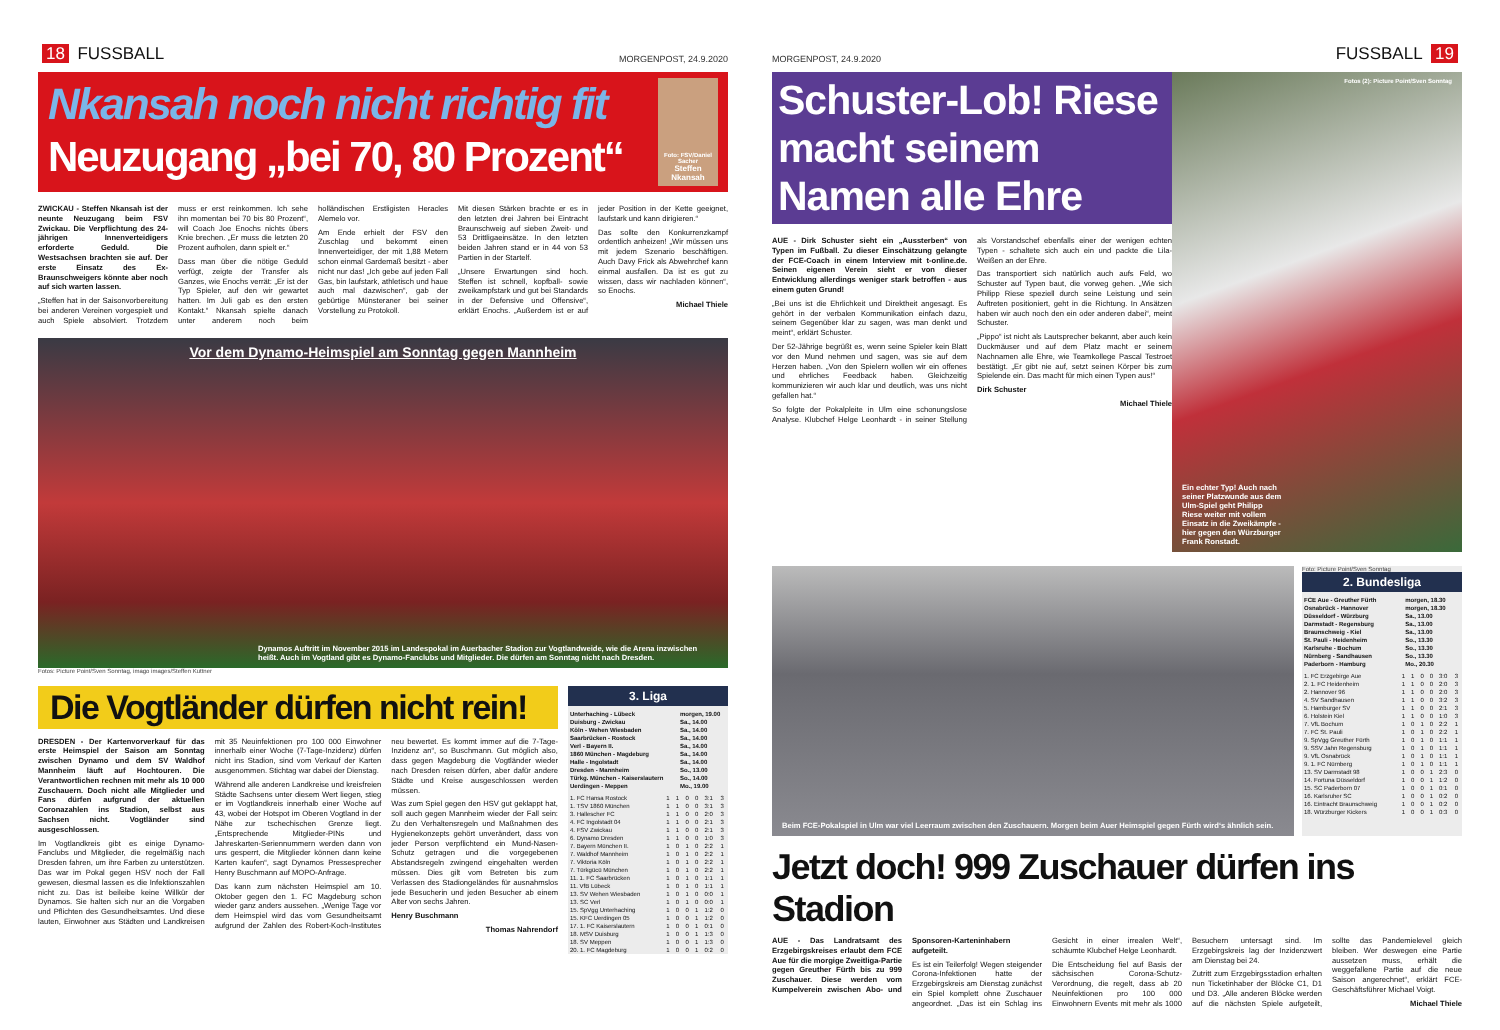18 FUSSBALL
MORGENPOST, 24.9.2020
Nkansah noch nicht richtig fit
Neuzugang „bei 70, 80 Prozent“
Foto: FSV/Daniel Sacher
Steffen Nkansah
ZWICKAU - Steffen Nkansah ist der neunte Neuzugang beim FSV Zwickau. Die Verpflichtung des 24-jährigen Innenverteidigers erforderte Geduld. Die Westsachsen brachten sie auf. Der erste Einsatz des Ex-Braunschweigers könnte aber noch auf sich warten lassen.
„Steffen hat in der Saisonvorbereitung bei anderen Vereinen vorgespielt und auch Spiele absolviert. Trotzdem muss er erst reinkommen. Ich sehe ihn momentan bei 70 bis 80 Prozent“, will Coach Joe Enochs nichts übers Knie brechen. „Er muss die letzten 20 Prozent aufholen, dann spielt er.“
Dass man über die nötige Geduld verfügt, zeigte der Transfer als Ganzes, wie Enochs verrät: „Er ist der Typ Spieler, auf den wir gewartet hatten. Im Juli gab es den ersten Kontakt.“ Nkansah spielte danach unter anderem noch beim holländischen Erstligisten Heracles Alemelo vor.
Am Ende erhielt der FSV den Zuschlag und bekommt einen Innenverteidiger, der mit 1,88 Metern schon einmal Gardemaß besitzt - aber nicht nur das! „Ich gebe auf jeden Fall Gas, bin laufstark, athletisch und haue auch mal dazwischen“, gab der gebürtige Münsteraner bei seiner Vorstellung zu Protokoll.
Mit diesen Stärken brachte er es in den letzten drei Jahren bei Eintracht Braunschweig auf sieben Zweit- und 53 Drittligaeinsätze. In den letzten beiden Jahren stand er in 44 von 53 Partien in der Startelf.
„Unsere Erwartungen sind hoch. Steffen ist schnell, kopfball- sowie zweikampfstark und gut bei Standards in der Defensive und Offensive“, erklärt Enochs. „Außerdem ist er auf jeder Position in der Kette geeignet, laufstark und kann dirigieren.“
Das sollte den Konkurrenzkampf ordentlich anheizen! „Wir müssen uns mit jedem Szenario beschäftigen. Auch Davy Frick als Abwehrchef kann einmal ausfallen. Da ist es gut zu wissen, dass wir nachladen können“, so Enochs.
Michael Thiele
Vor dem Dynamo-Heimspiel am Sonntag gegen Mannheim
Dynamos Auftritt im November 2015 im Landespokal im Auerbacher Stadion zur Vogtlandweide, wie die Arena inzwischen heißt. Auch im Vogtland gibt es Dynamo-Fanclubs und Mitglieder. Die dürfen am Sonntag nicht nach Dresden.
Fotos: Picture Point/Sven Sonntag, imago images/Steffen Kuttner
Die Vogtländer dürfen nicht rein!
DRESDEN - Der Kartenvorverkauf für das erste Heimspiel der Saison am Sonntag zwischen Dynamo und dem SV Waldhof Mannheim läuft auf Hochtouren. Die Verantwortlichen rechnen mit mehr als 10 000 Zuschauern. Doch nicht alle Mitglieder und Fans dürfen aufgrund der aktuellen Coronazahlen ins Stadion, selbst aus Sachsen nicht. Vogtländer sind ausgeschlossen.
Im Vogtlandkreis gibt es einige Dynamo-Fanclubs und Mitglieder, die regelmäßig nach Dresden fahren, um ihre Farben zu unterstützen. Das war im Pokal gegen HSV noch der Fall gewesen, diesmal lassen es die Infektionszahlen nicht zu. Das ist beileibe keine Willkür der Dynamos. Sie halten sich nur an die Vorgaben und Pflichten des Gesundheitsamtes. Und diese lauten, Einwohner aus Städten und Landkreisen mit 35 Neuinfektionen pro 100 000 Einwohner innerhalb einer Woche (7-Tage-Inzidenz) dürfen nicht ins Stadion, sind vom Verkauf der Karten ausgenommen. Stichtag war dabei der Dienstag.
Während alle anderen Landkreise und kreisfreien Städte Sachsens unter diesem Wert liegen, stieg er im Vogtlandkreis innerhalb einer Woche auf 43, wobei der Hotspot im Oberen Vogtland in der Nähe zur tschechischen Grenze liegt. „Entsprechende Mitglieder-PINs und Jahreskarten-Seriennummern werden dann von uns gesperrt, die Mitglieder können dann keine Karten kaufen“, sagt Dynamos Pressesprecher Henry Buschmann auf MOPO-Anfrage.
Das kann zum nächsten Heimspiel am 10. Oktober gegen den 1. FC Magdeburg schon wieder ganz anders aussehen. „Wenige Tage vor dem Heimspiel wird das vom Gesundheitsamt aufgrund der Zahlen des Robert-Koch-Institutes neu bewertet. Es kommt immer auf die 7-Tage-Inzidenz an“, so Buschmann. Gut möglich also, dass gegen Magdeburg die Vogtländer wieder nach Dresden reisen dürfen, aber dafür andere Städte und Kreise ausgeschlossen werden müssen.
Was zum Spiel gegen den HSV gut geklappt hat, soll auch gegen Mannheim wieder der Fall sein: Zu den Verhaltensregeln und Maßnahmen des Hygienekonzepts gehört unverändert, dass von jeder Person verpflichtend ein Mund-Nasen-Schutz getragen und die vorgegebenen Abstandsregeln zwingend eingehalten werden müssen. Dies gilt vom Betreten bis zum Verlassen des Stadiongeländes für ausnahmslos jede Besucherin und jeden Besucher ab einem Alter von sechs Jahren.
Henry Buschmann
Thomas Nahrendorf
3. Liga
| Unterhaching - Lübeck | morgen, 19.00 |
| Duisburg - Zwickau | Sa., 14.00 |
| Köln - Wehen Wiesbaden | Sa., 14.00 |
| Saarbrücken - Rostock | Sa., 14.00 |
| Verl - Bayern II. | Sa., 14.00 |
| 1860 München - Magdeburg | Sa., 14.00 |
| Halle - Ingolstadt | Sa., 14.00 |
| Dresden - Mannheim | So., 13.00 |
| Türkg. München - Kaiserslautern | So., 14.00 |
| Uerdingen - Meppen | Mo., 19.00 |
| 1. FC Hansa Rostock | 1 | 1 | 0 | 0 | 3:1 | 3 |
| 1. TSV 1860 München | 1 | 1 | 0 | 0 | 3:1 | 3 |
| 3. Hallescher FC | 1 | 1 | 0 | 0 | 2:0 | 3 |
| 4. FC Ingolstadt 04 | 1 | 1 | 0 | 0 | 2:1 | 3 |
| 4. FSV Zwickau | 1 | 1 | 0 | 0 | 2:1 | 3 |
| 6. Dynamo Dresden | 1 | 1 | 0 | 0 | 1:0 | 3 |
| 7. Bayern München II. | 1 | 0 | 1 | 0 | 2:2 | 1 |
| 7. Waldhof Mannheim | 1 | 0 | 1 | 0 | 2:2 | 1 |
| 7. Viktoria Köln | 1 | 0 | 1 | 0 | 2:2 | 1 |
| 7. Türkgücü München | 1 | 0 | 1 | 0 | 2:2 | 1 |
| 11. 1. FC Saarbrücken | 1 | 0 | 1 | 0 | 1:1 | 1 |
| 11. VfB Lübeck | 1 | 0 | 1 | 0 | 1:1 | 1 |
| 13. SV Wehen Wiesbaden | 1 | 0 | 1 | 0 | 0:0 | 1 |
| 13. SC Verl | 1 | 0 | 1 | 0 | 0:0 | 1 |
| 15. SpVgg Unterhaching | 1 | 0 | 0 | 1 | 1:2 | 0 |
| 15. KFC Uerdingen 05 | 1 | 0 | 0 | 1 | 1:2 | 0 |
| 17. 1. FC Kaiserslautern | 1 | 0 | 0 | 1 | 0:1 | 0 |
| 18. MSV Duisburg | 1 | 0 | 0 | 1 | 1:3 | 0 |
| 18. SV Meppen | 1 | 0 | 0 | 1 | 1:3 | 0 |
| 20. 1. FC Magdeburg | 1 | 0 | 0 | 1 | 0:2 | 0 |
MORGENPOST, 24.9.2020
FUSSBALL 19
Schuster-Lob! Riese macht seinem Namen alle Ehre
AUE - Dirk Schuster sieht ein „Aussterben“ von Typen im Fußball. Zu dieser Einschätzung gelangte der FCE-Coach in einem Interview mit t-online.de. Seinen eigenen Verein sieht er von dieser Entwicklung allerdings weniger stark betroffen - aus einem guten Grund!
„Bei uns ist die Ehrlichkeit und Direktheit angesagt. Es gehört in der verbalen Kommunikation einfach dazu, seinem Gegenüber klar zu sagen, was man denkt und meint“, erklärt Schuster.
Der 52-Jährige begrüßt es, wenn seine Spieler kein Blatt vor den Mund nehmen und sagen, was sie auf dem Herzen haben. „Von den Spielern wollen wir ein offenes und ehrliches Feedback haben. Gleichzeitig kommunizieren wir auch klar und deutlich, was uns nicht gefallen hat.“
So folgte der Pokalpleite in Ulm eine schonungslose Analyse. Klubchef Helge Leonhardt - in seiner Stellung als Vorstandschef ebenfalls einer der wenigen echten Typen - schaltete sich auch ein und packte die Lila-Weißen an der Ehre.
Das transportiert sich natürlich auch aufs Feld, wo Schuster auf Typen baut, die vorweg gehen. „Wie sich Philipp Riese speziell durch seine Leistung und sein Auftreten positioniert, geht in die Richtung. In Ansätzen haben wir auch noch den ein oder anderen dabei“, meint Schuster.
„Pippo“ ist nicht als Lautsprecher bekannt, aber auch kein Duckmäuser und auf dem Platz macht er seinem Nachnamen alle Ehre, wie Teamkollege Pascal Testroet bestätigt. „Er gibt nie auf, setzt seinen Körper bis zum Spielende ein. Das macht für mich einen Typen aus!“
Dirk Schuster
Michael Thiele
Fotos (2): Picture Point/Sven Sonntag
Ein echter Typ! Auch nach seiner Platzwunde aus dem Ulm-Spiel geht Philipp Riese weiter mit vollem Einsatz in die Zweikämpfe - hier gegen den Würzburger Frank Ronstadt.
Beim FCE-Pokalspiel in Ulm war viel Leerraum zwischen den Zuschauern. Morgen beim Auer Heimspiel gegen Fürth wird‘s ähnlich sein.
Foto: Picture Point/Sven Sonntag
2. Bundesliga
| FCE Aue - Greuther Fürth | morgen, 18.30 |
| Osnabrück - Hannover | morgen, 18.30 |
| Düsseldorf - Würzburg | Sa., 13.00 |
| Darmstadt - Regensburg | Sa., 13.00 |
| Braunschweig - Kiel | Sa., 13.00 |
| St. Pauli - Heidenheim | So., 13.30 |
| Karlsruhe - Bochum | So., 13.30 |
| Nürnberg - Sandhausen | So., 13.30 |
| Paderborn - Hamburg | Mo., 20.30 |
| 1. FC Erzgebirge Aue | 1 | 1 | 0 | 0 | 3:0 | 3 |
| 2. 1. FC Heidenheim | 1 | 1 | 0 | 0 | 2:0 | 3 |
| 2. Hannover 96 | 1 | 1 | 0 | 0 | 2:0 | 3 |
| 4. SV Sandhausen | 1 | 1 | 0 | 0 | 3:2 | 3 |
| 5. Hamburger SV | 1 | 1 | 0 | 0 | 2:1 | 3 |
| 6. Holstein Kiel | 1 | 1 | 0 | 0 | 1:0 | 3 |
| 7. VfL Bochum | 1 | 0 | 1 | 0 | 2:2 | 1 |
| 7. FC St. Pauli | 1 | 0 | 1 | 0 | 2:2 | 1 |
| 9. SpVgg Greuther Fürth | 1 | 0 | 1 | 0 | 1:1 | 1 |
| 9. SSV Jahn Regensburg | 1 | 0 | 1 | 0 | 1:1 | 1 |
| 9. VfL Osnabrück | 1 | 0 | 1 | 0 | 1:1 | 1 |
| 9. 1. FC Nürnberg | 1 | 0 | 1 | 0 | 1:1 | 1 |
| 13. SV Darmstadt 98 | 1 | 0 | 0 | 1 | 2:3 | 0 |
| 14. Fortuna Düsseldorf | 1 | 0 | 0 | 1 | 1:2 | 0 |
| 15. SC Paderborn 07 | 1 | 0 | 0 | 1 | 0:1 | 0 |
| 16. Karlsruher SC | 1 | 0 | 0 | 1 | 0:2 | 0 |
| 16. Eintracht Braunschweig | 1 | 0 | 0 | 1 | 0:2 | 0 |
| 18. Würzburger Kickers | 1 | 0 | 0 | 1 | 0:3 | 0 |
Jetzt doch! 999 Zuschauer dürfen ins Stadion
AUE - Das Landratsamt des Erzgebirgskreises erlaubt dem FCE Aue für die morgige Zweitliga-Partie gegen Greuther Fürth bis zu 999 Zuschauer. Diese werden vom Kumpelverein zwischen Abo- und Sponsoren-Karteninhabern aufgeteilt.
Es ist ein Teilerfolg! Wegen steigender Corona-Infektionen hatte der Erzgebirgskreis am Dienstag zunächst ein Spiel komplett ohne Zuschauer angeordnet. „Das ist ein Schlag ins Gesicht in einer irrealen Welt“, schäumte Klubchef Helge Leonhardt.
Die Entscheidung fiel auf Basis der sächsischen Corona-Schutz-Verordnung, die regelt, dass ab 20 Neuinfektionen pro 100 000 Einwohnern Events mit mehr als 1000 Besuchern untersagt sind. Im Erzgebirgskreis lag der Inzidenzwert am Dienstag bei 24.
Zutritt zum Erzgebirgsstadion erhalten nun Ticketinhaber der Blöcke C1, D1 und D3. „Alle anderen Blöcke werden auf die nächsten Spiele aufgeteilt, sollte das Pandemielevel gleich bleiben. Wer deswegen eine Partie aussetzen muss, erhält die weggefallene Partie auf die neue Saison angerechnet“, erklärt FCE-Geschäftsführer Michael Voigt.
Michael Thiele